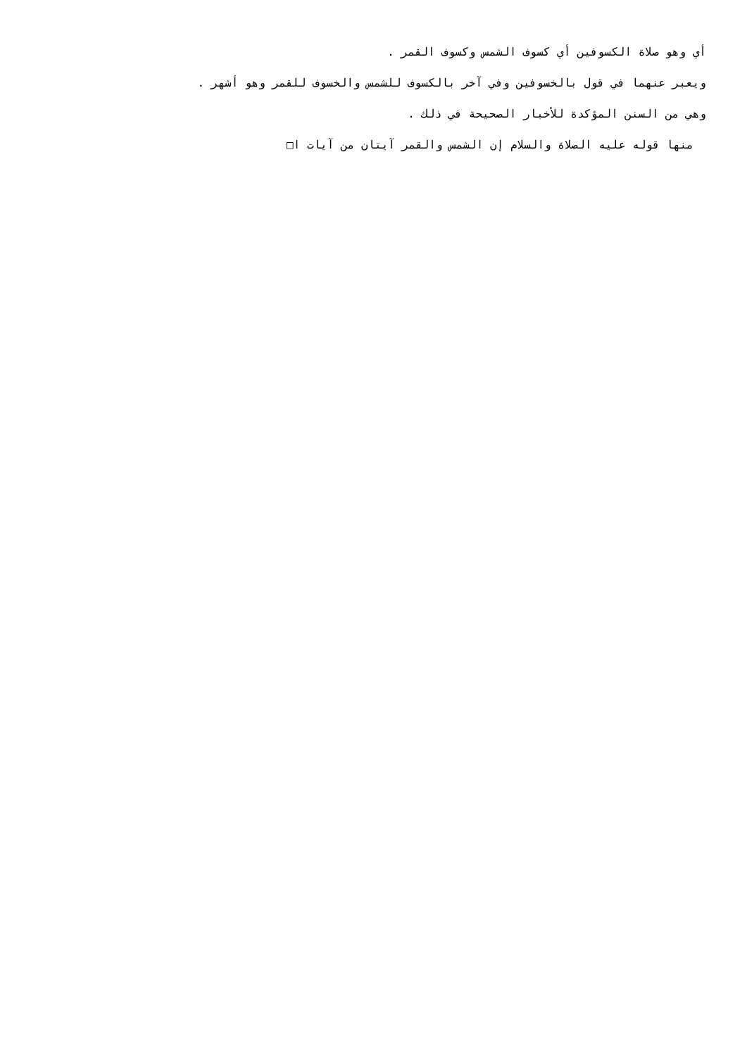أي وهو صلاة الكسوفين أي كسوف الشمس وكسوف القمر .
ويعبر عنهما في قول بالخسوفين وفي آخر بالكسوف للشمس والخسوف للقمر وهو أشهر .
وهي من السنن المؤكدة للأخبار الصحيحة في ذلك .
منها قوله عليه الصلاة والسلام إن الشمس والقمر آيتان من آيات ا□